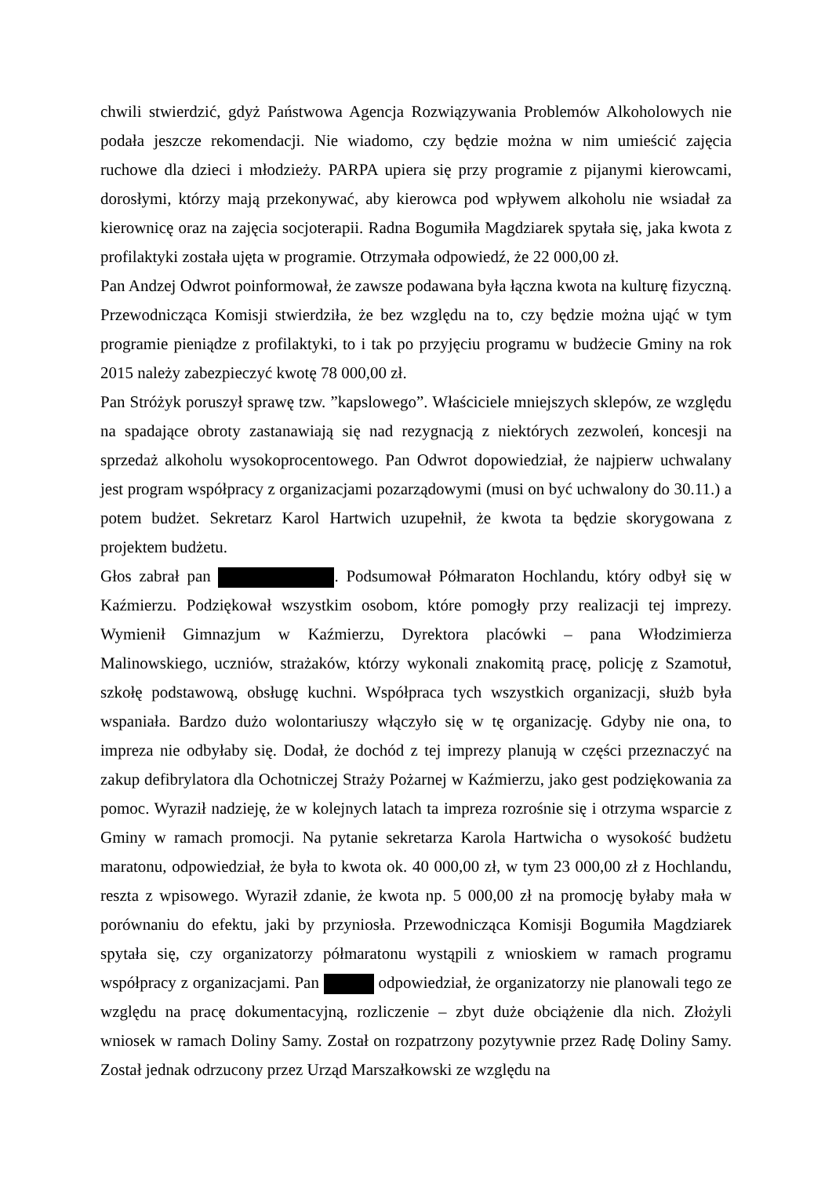chwili stwierdzić, gdyż Państwowa Agencja Rozwiązywania Problemów Alkoholowych nie podała jeszcze rekomendacji. Nie wiadomo, czy będzie można w nim umieścić zajęcia ruchowe dla dzieci i młodzieży. PARPA upiera się przy programie z pijanymi kierowcami, dorosłymi, którzy mają przekonywać, aby kierowca pod wpływem alkoholu nie wsiadał za kierownicę oraz na zajęcia socjoterapii. Radna Bogumiła Magdziarek spytała się, jaka kwota z profilaktyki została ujęta w programie. Otrzymała odpowiedź, że 22 000,00 zł.
Pan Andzej Odwrot poinformował, że zawsze podawana była łączna kwota na kulturę fizyczną. Przewodnicząca Komisji stwierdziła, że bez względu na to, czy będzie można ująć w tym programie pieniądze z profilaktyki, to i tak po przyjęciu programu w budżecie Gminy na rok 2015 należy zabezpieczyć kwotę 78 000,00 zł.
Pan Stróżyk poruszył sprawę tzw. ”kapslowego”. Właściciele mniejszych sklepów, ze względu na spadające obroty zastanawiają się nad rezygnacją z niektórych zezwoleń, koncesji na sprzedaż alkoholu wysokoprocentowego. Pan Odwrot dopowiedział, że najpierw uchwalany jest program współpracy z organizacjami pozarządowymi (musi on być uchwalony do 30.11.) a potem budżet. Sekretarz Karol Hartwich uzupełnił, że kwota ta będzie skorygowana z projektem budżetu.
Głos zabrał pan . Podsumował Półmaraton Hochlandu, który odbył się w Kaźmierzu. Podziękował wszystkim osobom, które pomogły przy realizacji tej imprezy. Wymienił Gimnazjum w Kaźmierzu, Dyrektora placówki – pana Włodzimierza Malinowskiego, uczniów, strażaków, którzy wykonali znakomitą pracę, policję z Szamotuł, szkołę podstawową, obsługę kuchni. Współpraca tych wszystkich organizacji, służb była wspaniała. Bardzo dużo wolontariuszy włączyło się w tę organizację. Gdyby nie ona, to impreza nie odbyłaby się. Dodał, że dochód z tej imprezy planują w części przeznaczyć na zakup defibrylatora dla Ochotniczej Straży Pożarnej w Kaźmierzu, jako gest podziękowania za pomoc. Wyraził nadzieję, że w kolejnych latach ta impreza rozrośnie się i otrzyma wsparcie z Gminy w ramach promocji. Na pytanie sekretarza Karola Hartwicha o wysokość budżetu maratonu, odpowiedział, że była to kwota ok. 40 000,00 zł, w tym 23 000,00 zł z Hochlandu, reszta z wpisowego. Wyraził zdanie, że kwota np. 5 000,00 zł na promocję byłaby mała w porównaniu do efektu, jaki by przyniosła. Przewodnicząca Komisji Bogumiła Magdziarek spytała się, czy organizatorzy półmaratonu wystąpili z wnioskiem w ramach programu współpracy z organizacjami. Pan odpowiedział, że organizatorzy nie planowali tego ze względu na pracę dokumentacyjną, rozliczenie – zbyt duże obciążenie dla nich. Złożyli wniosek w ramach Doliny Samy. Został on rozpatrzony pozytywnie przez Radę Doliny Samy. Został jednak odrzucony przez Urząd Marszałkowski ze względu na